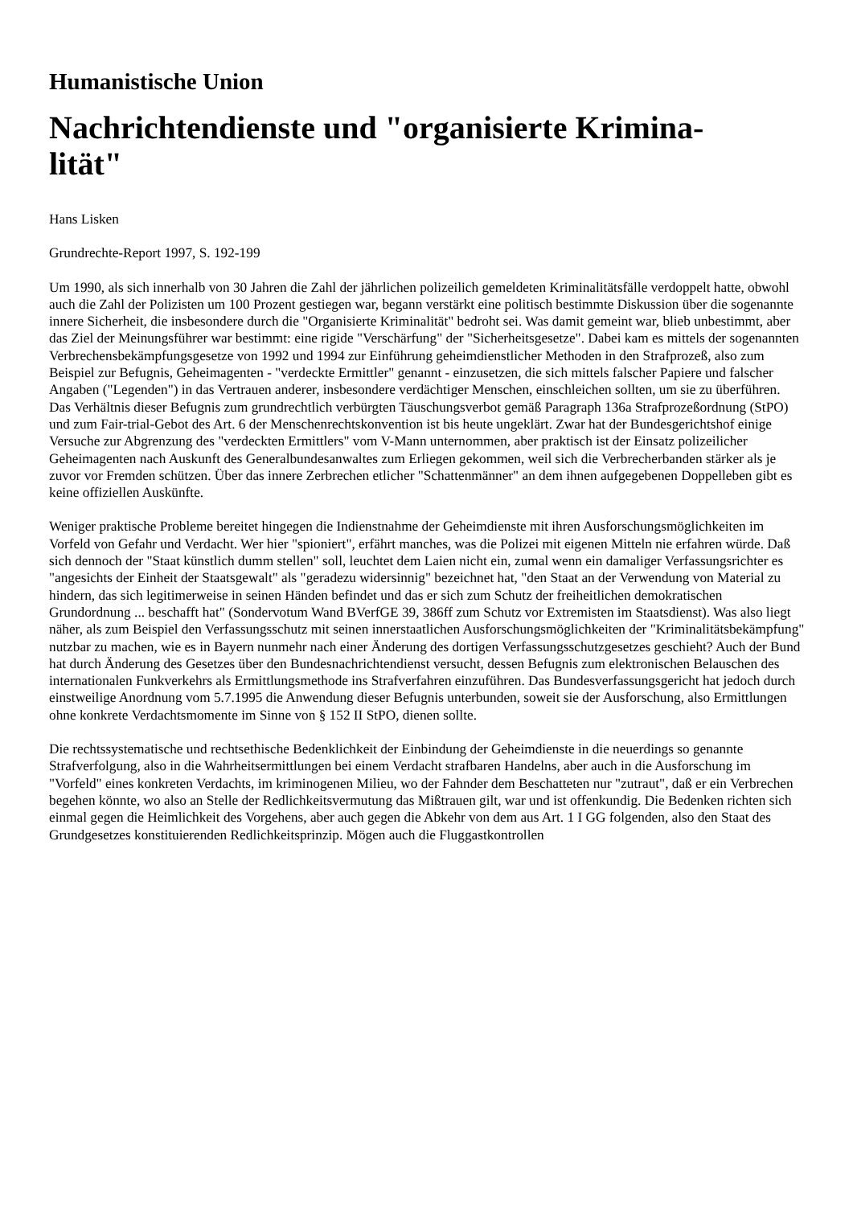Humanistische Union
Nachrichtendienste und "organisierte Krimina-
lität"
Hans Lisken
Grundrechte-Report 1997, S. 192-199
Um 1990, als sich innerhalb von 30 Jahren die Zahl der jährlichen polizeilich gemeldeten Kriminalitätsfälle verdoppelt hatte, obwohl auch die Zahl der Polizisten um 100 Prozent gestiegen war, begann verstärkt eine politisch bestimmte Diskussion über die sogenannte innere Sicherheit, die insbesondere durch die "Organisierte Kriminalität" bedroht sei. Was damit gemeint war, blieb unbestimmt, aber das Ziel der Meinungsführer war bestimmt: eine rigide "Verschärfung" der "Sicherheitsgesetze". Dabei kam es mittels der sogenannten Verbrechensbekämpfungsgesetze von 1992 und 1994 zur Einführung geheimdienstlicher Methoden in den Strafprozeß, also zum Beispiel zur Befugnis, Geheimagenten - "verdeckte Ermittler" genannt - einzusetzen, die sich mittels falscher Papiere und falscher Angaben ("Legenden") in das Vertrauen anderer, insbesondere verdächtiger Menschen, einschleichen sollten, um sie zu überführen. Das Verhältnis dieser Befugnis zum grundrechtlich verbürgten Täuschungsverbot gemäß Paragraph 136a Strafprozeßordnung (StPO) und zum Fair-trial-Gebot des Art. 6 der Menschenrechtskonvention ist bis heute ungeklärt. Zwar hat der Bundesgerichtshof einige Versuche zur Abgrenzung des "verdeckten Ermittlers" vom V-Mann unternommen, aber praktisch ist der Einsatz polizeilicher Geheimagenten nach Auskunft des Generalbundesanwaltes zum Erliegen gekommen, weil sich die Verbrecherbanden stärker als je zuvor vor Fremden schützen. Über das innere Zerbrechen etlicher "Schattenmänner" an dem ihnen aufgegebenen Doppelleben gibt es keine offiziellen Auskünfte.
Weniger praktische Probleme bereitet hingegen die Indienstnahme der Geheimdienste mit ihren Ausforschungsmöglichkeiten im Vorfeld von Gefahr und Verdacht. Wer hier "spioniert", erfährt manches, was die Polizei mit eigenen Mitteln nie erfahren würde. Daß sich dennoch der "Staat künstlich dumm stellen" soll, leuchtet dem Laien nicht ein, zumal wenn ein damaliger Verfassungsrichter es "angesichts der Einheit der Staatsgewalt" als "geradezu widersinnig" bezeichnet hat, "den Staat an der Verwendung von Material zu hindern, das sich legitimerweise in seinen Händen befindet und das er sich zum Schutz der freiheitlichen demokratischen Grundordnung ... beschafft hat" (Sondervotum Wand BVerfGE 39, 386ff zum Schutz vor Extremisten im Staatsdienst). Was also liegt näher, als zum Beispiel den Verfassungsschutz mit seinen innerstaatlichen Ausforschungsmöglichkeiten der "Kriminalitätsbekämpfung" nutzbar zu machen, wie es in Bayern nunmehr nach einer Änderung des dortigen Verfassungsschutzgesetzes geschieht? Auch der Bund hat durch Änderung des Gesetzes über den Bundesnachrichtendienst versucht, dessen Befugnis zum elektronischen Belauschen des internationalen Funkverkehrs als Ermittlungsmethode ins Strafverfahren einzuführen. Das Bundesverfassungsgericht hat jedoch durch einstweilige Anordnung vom 5.7.1995 die Anwendung dieser Befugnis unterbunden, soweit sie der Ausforschung, also Ermittlungen ohne konkrete Verdachtsmomente im Sinne von § 152 II StPO, dienen sollte.
Die rechtssystematische und rechtsethische Bedenklichkeit der Einbindung der Geheimdienste in die neuerdings so genannte Strafverfolgung, also in die Wahrheitsermittlungen bei einem Verdacht strafbaren Handelns, aber auch in die Ausforschung im "Vorfeld" eines konkreten Verdachts, im kriminogenen Milieu, wo der Fahnder dem Beschatteten nur "zutraut", daß er ein Verbrechen begehen könnte, wo also an Stelle der Redlichkeitsvermutung das Mißtrauen gilt, war und ist offenkundig. Die Bedenken richten sich einmal gegen die Heimlichkeit des Vorgehens, aber auch gegen die Abkehr von dem aus Art. 1 I GG folgenden, also den Staat des Grundgesetzes konstituierenden Redlichkeitsprinzip. Mögen auch die Fluggastkontrollen